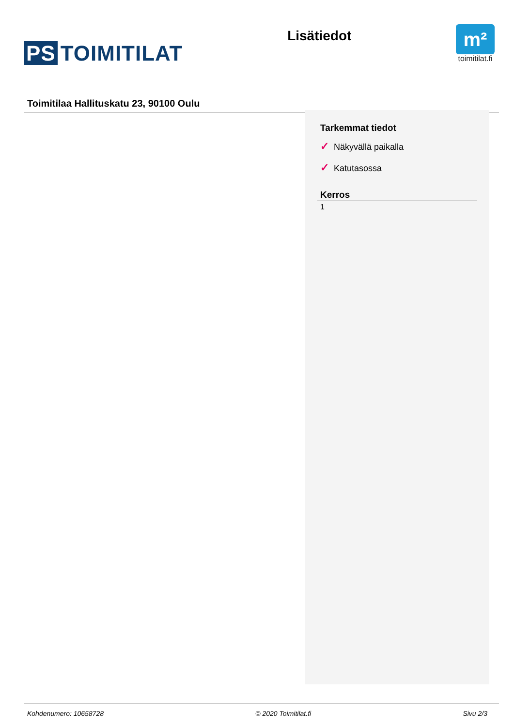PS TOIMITILAT
Lisätiedot
m²
toimitilat.fi
Toimitilaa Hallituskatu 23, 90100 Oulu
Tarkemmat tiedot
✓ Näkyvällä paikalla
✓ Katutasossa
Kerros
1
Kohdenumero: 10658728 © 2020 Toimitilat.fi Sivu 2/3